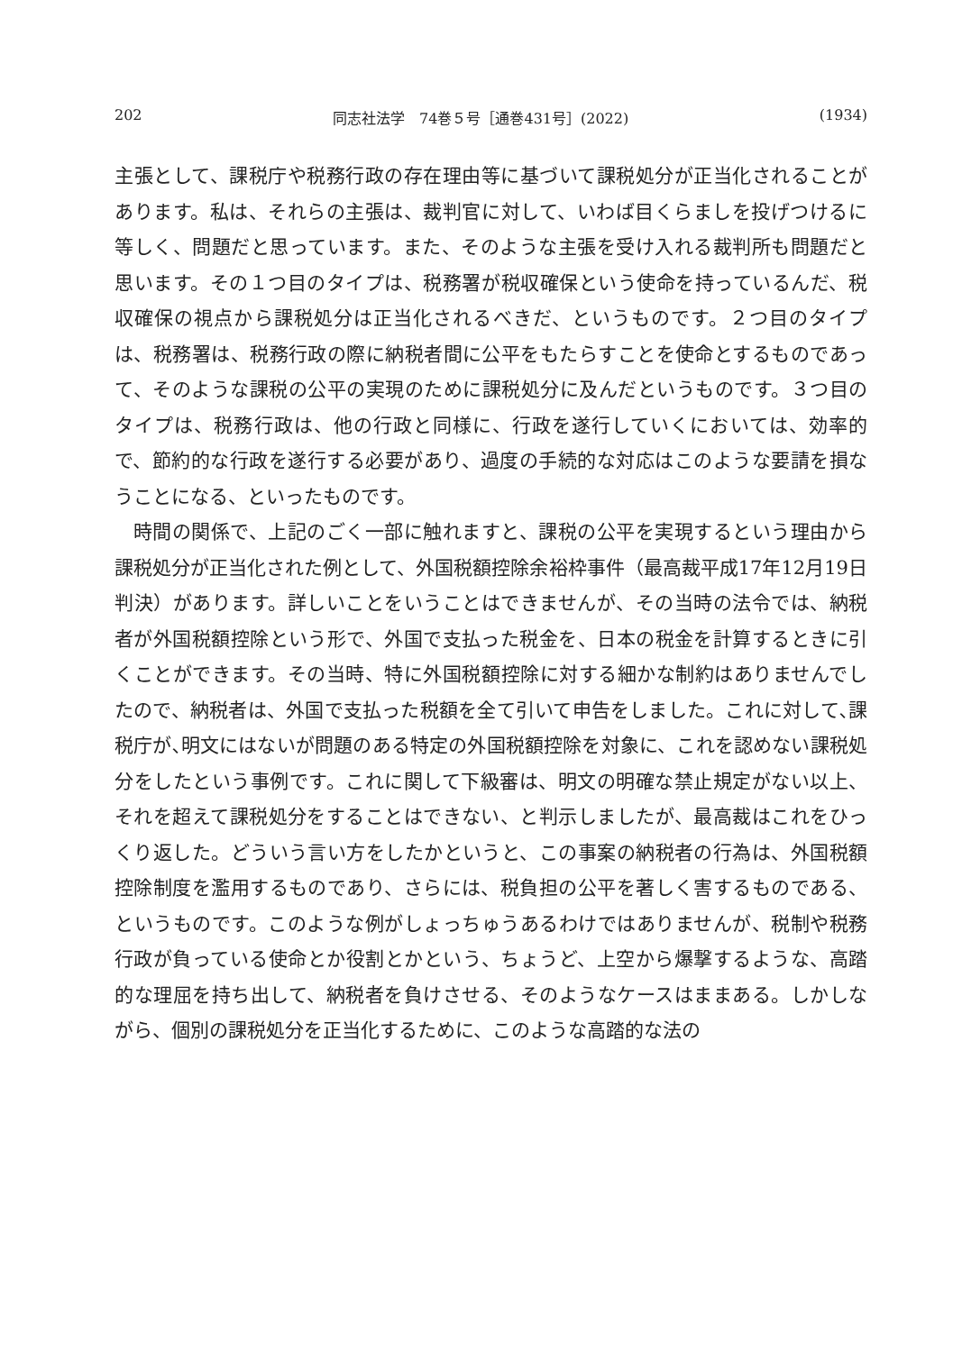202 同志社法学　74巻５号［通巻431号］(2022) (1934)
主張として、課税庁や税務行政の存在理由等に基づいて課税処分が正当化されることがあります。私は、それらの主張は、裁判官に対して、いわば目くらましを投げつけるに等しく、問題だと思っています。また、そのような主張を受け入れる裁判所も問題だと思います。その１つ目のタイプは、税務署が税収確保という使命を持っているんだ、税収確保の視点から課税処分は正当化されるべきだ、というものです。２つ目のタイプは、税務署は、税務行政の際に納税者間に公平をもたらすことを使命とするものであって、そのような課税の公平の実現のために課税処分に及んだというものです。３つ目のタイプは、税務行政は、他の行政と同様に、行政を遂行していくにおいては、効率的で、節約的な行政を遂行する必要があり、過度の手続的な対応はこのような要請を損なうことになる、といったものです。
時間の関係で、上記のごく一部に触れますと、課税の公平を実現するという理由から課税処分が正当化された例として、外国税額控除余裕枠事件（最高裁平成17年12月19日判決）があります。詳しいことをいうことはできませんが、その当時の法令では、納税者が外国税額控除という形で、外国で支払った税金を、日本の税金を計算するときに引くことができます。その当時、特に外国税額控除に対する細かな制約はありませんでしたので、納税者は、外国で支払った税額を全て引いて申告をしました。これに対して､課税庁が､明文にはないが問題のある特定の外国税額控除を対象に、これを認めない課税処分をしたという事例です。これに関して下級審は、明文の明確な禁止規定がない以上、それを超えて課税処分をすることはできない、と判示しましたが、最高裁はこれをひっくり返した。どういう言い方をしたかというと、この事案の納税者の行為は、外国税額控除制度を濫用するものであり、さらには、税負担の公平を著しく害するものである、というものです。このような例がしょっちゅうあるわけではありませんが、税制や税務行政が負っている使命とか役割とかという、ちょうど、上空から爆撃するような、高踏的な理屈を持ち出して、納税者を負けさせる、そのようなケースはままある。しかしながら、個別の課税処分を正当化するために、このような高踏的な法の